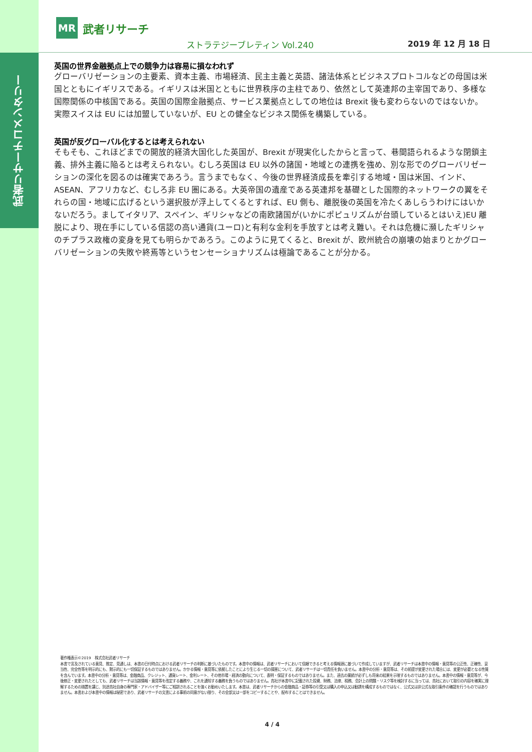武者リサーチコメンタリー
MR
武者リサーチ
ストラテジーブレティン Vol.240 2019 年 12 月 18 日
英国の世界金融拠点上での競争力は容易に損なわれず
グローバリゼーションの主要素、資本主義、市場経済、民主主義と英語、諸法体系とビジネスプロトコルなどの母国は米国とともにイギリスである。イギリスは米国とともに世界秩序の主柱であり、依然として英連邦の主宰国であり、多様な国際関係の中核国である。英国の国際金融拠点、サービス業拠点としての地位は Brexit 後も変わらないのではないか。実際スイスは EU には加盟していないが、EU との健全なビジネス関係を構築している。
英国が反グローバル化するとは考えられない
そもそも、これほどまでの開放的経済大国化した英国が、Brexit が現実化したからと言って、巷間語られるような閉鎖主義、排外主義に陥るとは考えられない。むしろ英国は EU 以外の諸国・地域との連携を強め、別な形でのグローバリゼーションの深化を図るのは確実であろう。言うまでもなく、今後の世界経済成長を牽引する地域・国は米国、インド、ASEAN、アフリカなど、むしろ非 EU 圏にある。大英帝国の遺産である英連邦を基礎とした国際的ネットワークの翼をそれらの国・地域に広げるという選択肢が浮上してくるとすれば、EU 側も、離脱後の英国を冷たくあしらうわけにはいかないだろう。ましてイタリア、スペイン、ギリシャなどの南欧諸国が(いかにポピュリズムが台頭しているとはいえ)EU 離脱により、現在手にしている信認の高い通貨(ユーロ)と有利な金利を手放すとは考え難い。それは危機に瀕したギリシャのチプラス政権の変身を見ても明らかであろう。このように見てくると、Brexit が、欧州統合の崩壊の始まりとかグローバリゼーションの失敗や終焉等というセンセーショナリズムは極論であることが分かる。
著作権表示©2019　株式会社武者リサーチ
本書で言及されている意見、推定、見通しは、本書の日付時点における武者リサーチの判断に基づいたものです。本書中の情報は、武者リサーチにおいて信頼できると考える情報源に基づいて作成していますが、武者リサーチは本書中の情報・意見等の公正性、正確性、妥当性、完全性等を明示的にも、黙示的にも一切保証するものではありません。かかる情報・意見等に依拠したことにより生じる一切の損害について、武者リサーチは一切責任を負いません。本書中の分析・意見等は、その前提が変更された場合には、変更が必要となる性質を含んでいます。本書中の分析・意見等は、金融商品、クレジット、通貨レート、金利レート、その他市場・経済の動向について、表明・保証するものではありません。また、過去の業績が必ずしも将来の結果を示唆するものではありません。本書中の情報・意見等が、今後修正・変更されたとしても、武者リサーチは当該情報・意見等を改定する義務や、これを通知する義務を負うものではありません。貴社が本書中に記載された投資、財務、法律、税務、会計上の問題・リスク等を検討するに当っては、貴社において取引の内容を確実に理解するための措置を講じ、別途貴社自身の専門家・アドバイザー等にご相談されることを強くお勧めいたします。本書は、武者リサーチからの金融商品・証券等の引受又は購入の申込又は勧誘を構成するものではなく、公式又は非公式な取引条件の確認を行うものではありません。本書および本書中の情報は秘密であり、武者リサーチの文書による事前の同意がない限り、その全部又は一部をコピーすることや、配布することはできません。
4 / 4